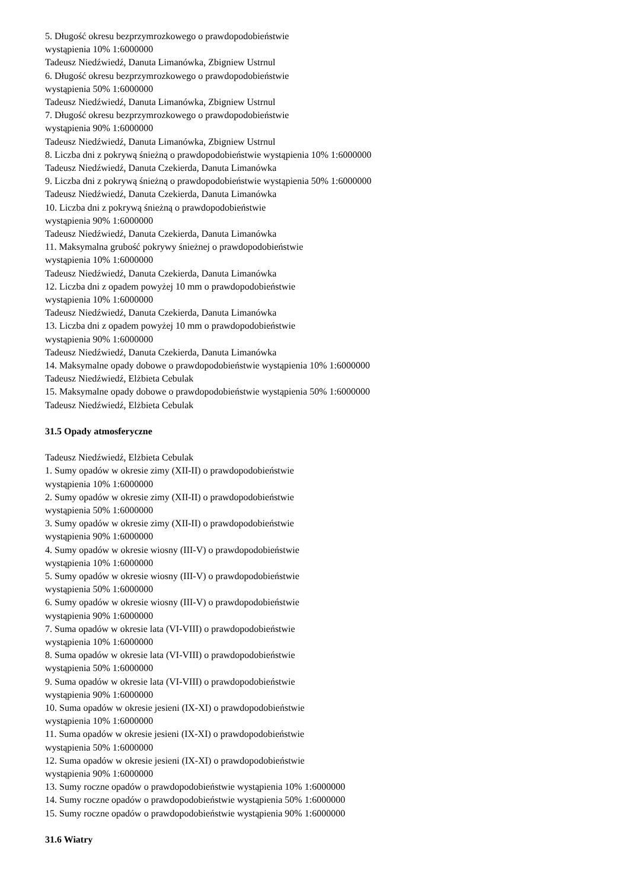5. Długość okresu bezprzymrozkowego o prawdopodobieństwie
wystąpienia 10% 1:6000000
Tadeusz Niedźwiedź, Danuta Limanówka, Zbigniew Ustrnul
6. Długość okresu bezprzymrozkowego o prawdopodobieństwie
wystąpienia 50% 1:6000000
Tadeusz Niedźwiedź, Danuta Limanówka, Zbigniew Ustrnul
7. Długość okresu bezprzymrozkowego o prawdopodobieństwie
wystąpienia 90% 1:6000000
Tadeusz Niedźwiedź, Danuta Limanówka, Zbigniew Ustrnul
8. Liczba dni z pokrywą śnieżną o prawdopodobieństwie wystąpienia 10% 1:6000000
Tadeusz Niedźwiedź, Danuta Czekierda, Danuta Limanówka
9. Liczba dni z pokrywą śnieżną o prawdopodobieństwie wystąpienia 50% 1:6000000
Tadeusz Niedźwiedź, Danuta Czekierda, Danuta Limanówka
10. Liczba dni z pokrywą śnieżną o prawdopodobieństwie
wystąpienia 90% 1:6000000
Tadeusz Niedźwiedź, Danuta Czekierda, Danuta Limanówka
11. Maksymalna grubość pokrywy śnieżnej o prawdopodobieństwie
wystąpienia 10% 1:6000000
Tadeusz Niedźwiedź, Danuta Czekierda, Danuta Limanówka
12. Liczba dni z opadem powyżej 10 mm o prawdopodobieństwie
wystąpienia 10% 1:6000000
Tadeusz Niedźwiedź, Danuta Czekierda, Danuta Limanówka
13. Liczba dni z opadem powyżej 10 mm o prawdopodobieństwie
wystąpienia 90% 1:6000000
Tadeusz Niedźwiedź, Danuta Czekierda, Danuta Limanówka
14. Maksymalne opady dobowe o prawdopodobieństwie wystąpienia 10% 1:6000000
Tadeusz Niedźwiedź, Elżbieta Cebulak
15. Maksymalne opady dobowe o prawdopodobieństwie wystąpienia 50% 1:6000000
Tadeusz Niedźwiedź, Elżbieta Cebulak
31.5 Opady atmosferyczne
Tadeusz Niedźwiedź, Elżbieta Cebulak
1. Sumy opadów w okresie zimy (XII-II) o prawdopodobieństwie
wystąpienia 10% 1:6000000
2. Sumy opadów w okresie zimy (XII-II) o prawdopodobieństwie
wystąpienia 50% 1:6000000
3. Sumy opadów w okresie zimy (XII-II) o prawdopodobieństwie
wystąpienia 90% 1:6000000
4. Sumy opadów w okresie wiosny (III-V) o prawdopodobieństwie
wystąpienia 10% 1:6000000
5. Sumy opadów w okresie wiosny (III-V) o prawdopodobieństwie
wystąpienia 50% 1:6000000
6. Sumy opadów w okresie wiosny (III-V) o prawdopodobieństwie
wystąpienia 90% 1:6000000
7. Suma opadów w okresie lata (VI-VIII) o prawdopodobieństwie
wystąpienia 10% 1:6000000
8. Suma opadów w okresie lata (VI-VIII) o prawdopodobieństwie
wystąpienia 50% 1:6000000
9. Suma opadów w okresie lata (VI-VIII) o prawdopodobieństwie
wystąpienia 90% 1:6000000
10. Suma opadów w okresie jesieni (IX-XI) o prawdopodobieństwie
wystąpienia 10% 1:6000000
11. Suma opadów w okresie jesieni (IX-XI) o prawdopodobieństwie
wystąpienia 50% 1:6000000
12. Suma opadów w okresie jesieni (IX-XI) o prawdopodobieństwie
wystąpienia 90% 1:6000000
13. Sumy roczne opadów o prawdopodobieństwie wystąpienia 10% 1:6000000
14. Sumy roczne opadów o prawdopodobieństwie wystąpienia 50% 1:6000000
15. Sumy roczne opadów o prawdopodobieństwie wystąpienia 90% 1:6000000
31.6 Wiatry